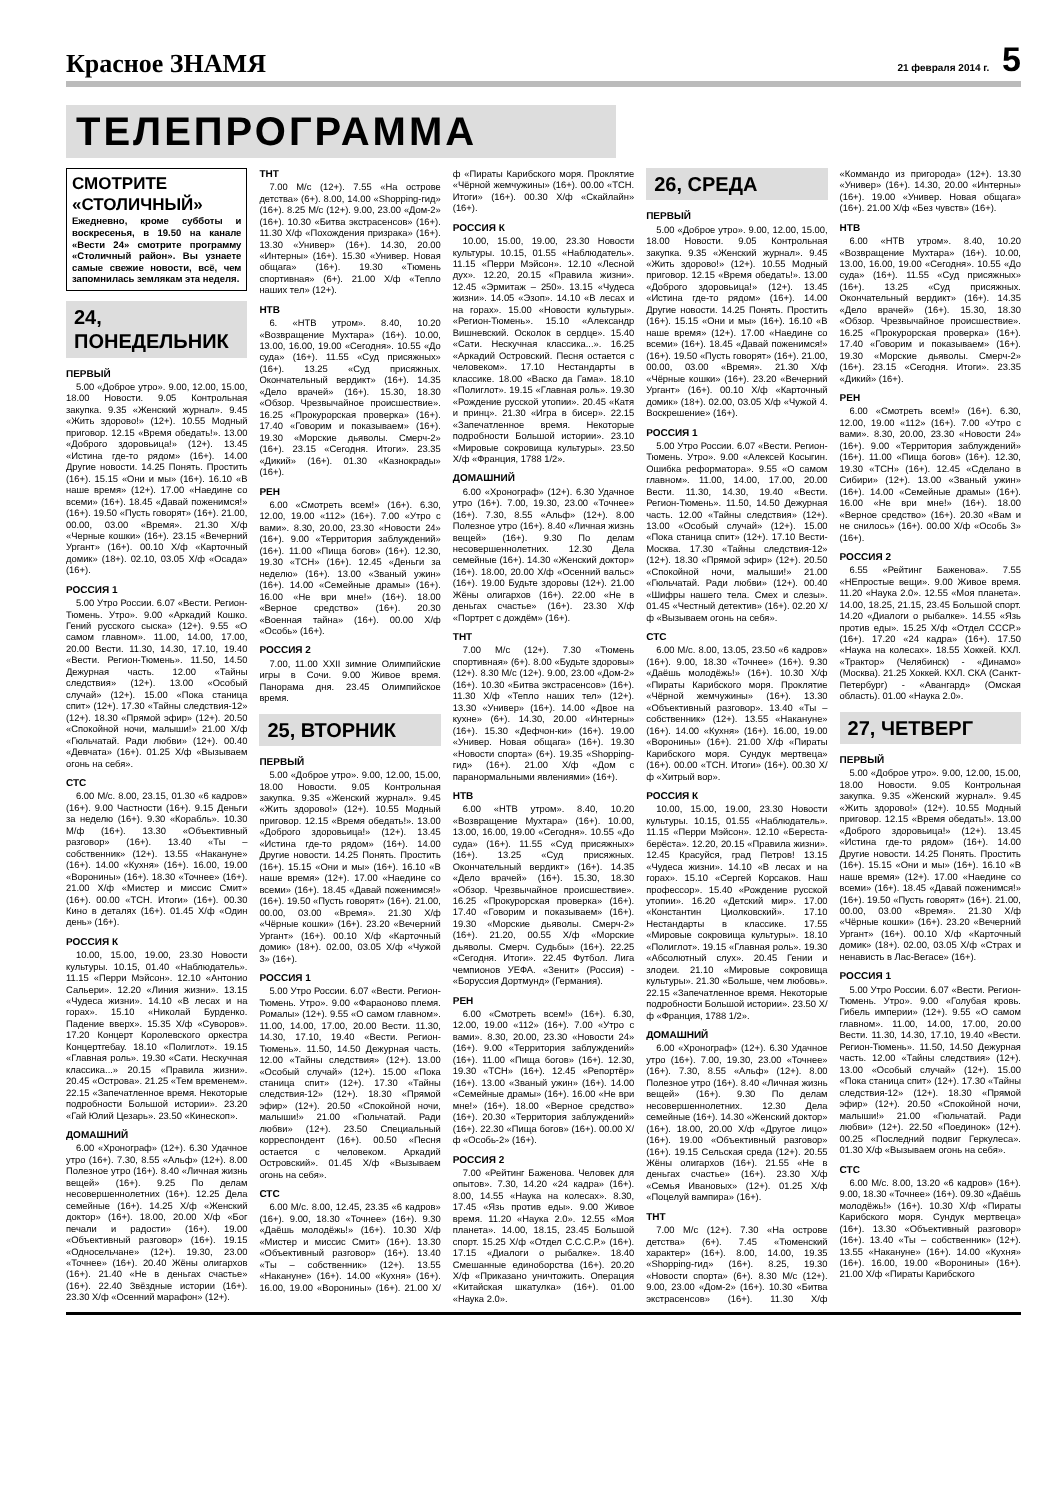Красное ЗНАМЯ 21 февраля 2014 г. 5
ТЕЛЕПРОГРАММА
СМОТРИТЕ «СТОЛИЧНЫЙ»
Ежедневно, кроме субботы и воскресенья, в 19.50 на канале «Вести 24» смотрите программу «Столичный район». Вы узнаете самые свежие новости, всё, чем запомнилась землякам эта неделя.
24, ПОНЕДЕЛЬНИК
ПЕРВЫЙ
5.00 «Доброе утро». 9.00, 12.00, 15.00, 18.00 Новости. 9.05 Контрольная закупка. 9.35 «Женский журнал». 9.45 «Жить здорово!» (12+). 10.55 Модный приговор. 12.15 «Время обедать!». 13.00 «Доброго здоровьица!» (12+). 13.45 «Истина где-то рядом» (16+). 14.00 Другие новости. 14.25 Понять. Простить (16+). 15.15 «Они и мы» (16+). 16.10 «В наше время» (12+). 17.00 «Наедине со всеми» (16+). 18.45 «Давай поженимся!» (16+). 19.50 «Пусть говорят» (16+). 21.00, 00.00, 03.00 «Время». 21.30 Х/ф «Черные кошки» (16+). 23.15 «Вечерний Ургант» (16+). 00.10 Х/ф «Карточный домик» (18+). 02.10, 03.05 Х/ф «Осада» (16+).
РОССИЯ 1
5.00 Утро России. 6.07 «Вести. Регион-Тюмень. Утро». 9.00 «Аркадий Кошко. Гений русского сыска» (12+). 9.55 «О самом главном». 11.00, 14.00, 17.00, 20.00 Вести. 11.30, 14.30, 17.10, 19.40 «Вести. Регион-Тюмень». 11.50, 14.50 Дежурная часть. 12.00 «Тайны следствия» (12+). 13.00 «Особый случай» (12+). 15.00 «Пока станица спит» (12+). 17.30 «Тайны следствия-12» (12+). 18.30 «Прямой эфир» (12+). 20.50 «Спокойной ночи, малыши!» 21.00 Х/ф «Гюльчатай. Ради любви» (12+). 00.40 «Девчата» (16+). 01.25 Х/ф «Вызываем огонь на себя».
СТС
6.00 М/с. 8.00, 23.15, 01.30 «6 кадров» (16+). 9.00 Частности (16+). 9.15 Деньги за неделю (16+). 9.30 «Корабль». 10.30 М/ф (16+). 13.30 «Объективный разговор» (16+). 13.40 «Ты – собственник» (12+). 13.55 «Накануне» (16+). 14.00 «Кухня» (16+). 16.00, 19.00 «Воронины» (16+). 18.30 «Точнее» (16+). 21.00 Х/ф «Мистер и миссис Смит» (16+). 00.00 «ТСН. Итоги» (16+). 00.30 Кино в деталях (16+). 01.45 Х/ф «Один день» (16+).
РОССИЯ К
10.00, 15.00, 19.00, 23.30 Новости культуры. 10.15, 01.40 «Наблюдатель». 11.15 «Перри Мэйсон». 12.10 «Антонио Сальери». 12.20 «Линия жизни». 13.15 «Чудеса жизни». 14.10 «В лесах и на горах». 15.10 «Николай Бурденко. Падение вверх». 15.35 Х/ф «Суворов». 17.20 Концерт Королевского оркестра Концертгебау. 18.10 «Полиглот». 19.15 «Главная роль». 19.30 «Сати. Нескучная классика...» 20.15 «Правила жизни». 20.45 «Острова». 21.25 «Тем временем». 22.15 «Запечатленное время. Некоторые подробности Большой истории». 23.20 «Гай Юлий Цезарь». 23.50 «Кинескоп».
ДОМАШНИЙ
6.00 «Хронограф» (12+). 6.30 Удачное утро (16+). 7.30, 8.55 «Альф» (12+). 8.00 Полезное утро (16+). 8.40 «Личная жизнь вещей» (16+). 9.25 По делам несовершеннолетних (16+). 12.25 Дела семейные (16+). 14.25 Х/ф «Женский доктор» (16+). 18.00, 20.00 Х/ф «Бог печали и радости» (16+). 19.00 «Объективный разговор» (16+). 19.15 «Односельчане» (12+). 19.30, 23.00 «Точнее» (16+). 20.40 Жёны олигархов (16+). 21.40 «Не в деньгах счастье» (16+). 22.40 Звёздные истории (16+). 23.30 Х/ф «Осенний марафон» (12+).
ТНТ
7.00 М/с (12+). 7.55 «На острове детства» (6+). 8.00, 14.00 «Shopping-гид» (16+). 8.25 М/с (12+). 9.00, 23.00 «Дом-2» (16+). 10.30 «Битва экстрасенсов» (16+). 11.30 Х/ф «Похождения призрака» (16+). 13.30 «Универ» (16+). 14.30, 20.00 «Интерны» (16+). 15.30 «Универ. Новая общага» (16+). 19.30 «Тюмень спортивная» (6+). 21.00 Х/ф «Тепло наших тел» (12+).
НТВ
6. «НТВ утром». 8.40, 10.20 «Возвращение Мухтара» (16+). 10.00, 13.00, 16.00, 19.00 «Сегодня». 10.55 «До суда» (16+). 11.55 «Суд присяжных» (16+). 13.25 «Суд присяжных. Окончательный вердикт» (16+). 14.35 «Дело врачей» (16+). 15.30, 18.30 «Обзор. Чрезвычайное происшествие». 16.25 «Прокурорская проверка» (16+). 17.40 «Говорим и показываем» (16+). 19.30 «Морские дьяволы. Смерч-2» (16+). 23.15 «Сегодня. Итоги». 23.35 «Дикий» (16+). 01.30 «Казнокрады» (16+).
РЕН
6.00 «Смотреть всем!» (16+). 6.30, 12.00, 19.00 «112» (16+). 7.00 «Утро с вами». 8.30, 20.00, 23.30 «Новости 24» (16+). 9.00 «Территория заблуждений» (16+). 11.00 «Пища богов» (16+). 12.30, 19.30 «ТСН» (16+). 12.45 «Деньги за неделю» (16+). 13.00 «Званый ужин» (16+). 14.00 «Семейные драмы» (16+). 16.00 «Не ври мне!» (16+). 18.00 «Верное средство» (16+). 20.30 «Военная тайна» (16+). 00.00 Х/ф «Особь» (16+).
РОССИЯ 2
7.00, 11.00 XXII зимние Олимпийские игры в Сочи. 9.00 Живое время. Панорама дня. 23.45 Олимпийское время.
25, ВТОРНИК
ПЕРВЫЙ
5.00 «Доброе утро». 9.00, 12.00, 15.00, 18.00 Новости. 9.05 Контрольная закупка. 9.35 «Женский журнал». 9.45 «Жить здорово!» (12+). 10.55 Модный приговор. 12.15 «Время обедать!». 13.00 «Доброго здоровьица!» (12+). 13.45 «Истина где-то рядом» (16+). 14.00 Другие новости. 14.25 Понять. Простить (16+). 15.15 «Они и мы» (16+). 16.10 «В наше время» (12+). 17.00 «Наедине со всеми» (16+). 18.45 «Давай поженимся!» (16+). 19.50 «Пусть говорят» (16+). 21.00, 00.00, 03.00 «Время». 21.30 Х/ф «Чёрные кошки» (16+). 23.20 «Вечерний Ургант» (16+). 00.10 Х/ф «Карточный домик» (18+). 02.00, 03.05 Х/ф «Чужой 3» (16+).
РОССИЯ 1
5.00 Утро России. 6.07 «Вести. Регион-Тюмень. Утро». 9.00 «Фараоново племя. Ромалы» (12+). 9.55 «О самом главном». 11.00, 14.00, 17.00, 20.00 Вести. 11.30, 14.30, 17.10, 19.40 «Вести. Регион-Тюмень». 11.50, 14.50 Дежурная часть. 12.00 «Тайны следствия» (12+). 13.00 «Особый случай» (12+). 15.00 «Пока станица спит» (12+). 17.30 «Тайны следствия-12» (12+). 18.30 «Прямой эфир» (12+). 20.50 «Спокойной ночи, малыши!» 21.00 «Гюльчатай. Ради любви» (12+). 23.50 Специальный корреспондент (16+). 00.50 «Песня остается с человеком. Аркадий Островский». 01.45 Х/ф «Вызываем огонь на себя».
СТС
6.00 М/с. 8.00, 12.45, 23.35 «6 кадров» (16+). 9.00, 18.30 «Точнее» (16+). 9.30 «Даёшь молодёжь!» (16+). 10.30 Х/ф «Мистер и миссис Смит» (16+). 13.30 «Объективный разговор» (16+). 13.40 «Ты – собственник» (12+). 13.55 «Накануне» (16+). 14.00 «Кухня» (16+). 16.00, 19.00 «Воронины» (16+). 21.00 Х/ф «Пираты Карибского моря. Проклятие «Чёрной жемчужины» (16+). 00.00 «ТСН. Итоги» (16+). 00.30 Х/ф «Скайлайн» (16+).
РОССИЯ К
10.00, 15.00, 19.00, 23.30 Новости культуры. 10.15, 01.55 «Наблюдатель». 11.15 «Перри Мэйсон». 12.10 «Лесной дух». 12.20, 20.15 «Правила жизни». 12.45 «Эрмитаж – 250». 13.15 «Чудеса жизни». 14.05 «Эзоп». 14.10 «В лесах и на горах». 15.00 «Новости культуры». «Регион-Тюмень». 15.10 «Александр Вишневский. Осколок в сердце». 15.40 «Сати. Нескучная классика...». 16.25 «Аркадий Островский. Песня остается с человеком». 17.10 Нестандарты в классике. 18.00 «Васко да Гама». 18.10 «Полиглот». 19.15 «Главная роль». 19.30 «Рождение русской утопии». 20.45 «Катя и принц». 21.30 «Игра в бисер». 22.15 «Запечатленное время. Некоторые подробности Большой истории». 23.10 «Мировые сокровища культуры». 23.50 Х/ф «Франция, 1788 1/2».
ДОМАШНИЙ
6.00 «Хронограф» (12+). 6.30 Удачное утро (16+). 7.00, 19.30, 23.00 «Точнее» (16+). 7.30, 8.55 «Альф» (12+). 8.00 Полезное утро (16+). 8.40 «Личная жизнь вещей» (16+). 9.30 По делам несовершеннолетних. 12.30 Дела семейные (16+). 14.30 «Женский доктор» (16+). 18.00, 20.00 Х/ф «Осенний вальс» (16+). 19.00 Будьте здоровы (12+). 21.00 Жёны олигархов (16+). 22.00 «Не в деньгах счастье» (16+). 23.30 Х/ф «Портрет с дождём» (16+).
ТНТ
7.00 М/с (12+). 7.30 «Тюмень спортивная» (6+). 8.00 «Будьте здоровы» (12+). 8.30 М/с (12+). 9.00, 23.00 «Дом-2» (16+). 10.30 «Битва экстрасенсов» (16+). 11.30 Х/ф «Тепло наших тел» (12+). 13.30 «Универ» (16+). 14.00 «Двое на кухне» (6+). 14.30, 20.00 «Интерны» (16+). 15.30 «Дефчон-ки» (16+). 19.00 «Универ. Новая общага» (16+). 19.30 «Новости спорта» (6+). 19.35 «Shopping-гид» (16+). 21.00 Х/ф «Дом с паранормальными явлениями» (16+).
НТВ
6.00 «НТВ утром». 8.40, 10.20 «Возвращение Мухтара» (16+). 10.00, 13.00, 16.00, 19.00 «Сегодня». 10.55 «До суда» (16+). 11.55 «Суд присяжных» (16+). 13.25 «Суд присяжных. Окончательный вердикт» (16+). 14.35 «Дело врачей» (16+). 15.30, 18.30 «Обзор. Чрезвычайное происшествие». 16.25 «Прокурорская проверка» (16+). 17.40 «Говорим и показываем» (16+). 19.30 «Морские дьяволы. Смерч-2» (16+). 21.20, 00.55 Х/ф «Морские дьяволы. Смерч. Судьбы» (16+). 22.25 «Сегодня. Итоги». 22.45 Футбол. Лига чемпионов УЕФА. «Зенит» (Россия) - «Боруссия Дортмунд» (Германия).
РЕН
6.00 «Смотреть всем!» (16+). 6.30, 12.00, 19.00 «112» (16+). 7.00 «Утро с вами». 8.30, 20.00, 23.30 «Новости 24» (16+). 9.00 «Территория заблуждений» (16+). 11.00 «Пища богов» (16+). 12.30, 19.30 «ТСН» (16+). 12.45 «Репортёр» (16+). 13.00 «Званый ужин» (16+). 14.00 «Семейные драмы» (16+). 16.00 «Не ври мне!» (16+). 18.00 «Верное средство» (16+). 20.30 «Территория заблуждений» (16+). 22.30 «Пища богов» (16+). 00.00 Х/ф «Особь-2» (16+).
РОССИЯ 2
7.00 «Рейтинг Баженова. Человек для опытов». 7.30, 14.20 «24 кадра» (16+). 8.00, 14.55 «Наука на колесах». 8.30, 17.45 «Язь против еды». 9.00 Живое время. 11.20 «Наука 2.0». 12.55 «Моя планета». 14.00, 18.15, 23.45 Большой спорт. 15.25 Х/ф «Отдел С.С.С.Р.» (16+). 17.15 «Диалоги о рыбалке». 18.40 Смешанные единоборства (16+). 20.20 Х/ф «Приказано уничтожить. Операция «Китайская шкатулка» (16+). 01.00 «Наука 2.0».
26, СРЕДА
ПЕРВЫЙ
5.00 «Доброе утро». 9.00, 12.00, 15.00, 18.00 Новости. 9.05 Контрольная закупка. 9.35 «Женский журнал». 9.45 «Жить здорово!» (12+). 10.55 Модный приговор. 12.15 «Время обедать!». 13.00 «Доброго здоровьица!» (12+). 13.45 «Истина где-то рядом» (16+). 14.00 Другие новости. 14.25 Понять. Простить (16+). 15.15 «Они и мы» (16+). 16.10 «В наше время» (12+). 17.00 «Наедине со всеми» (16+). 18.45 «Давай поженимся!» (16+). 19.50 «Пусть говорят» (16+). 21.00, 00.00, 03.00 «Время». 21.30 Х/ф «Чёрные кошки» (16+). 23.20 «Вечерний Ургант» (16+). 00.10 Х/ф «Карточный домик» (18+). 02.00, 03.05 Х/ф «Чужой 4. Воскрешение» (16+).
РОССИЯ 1
5.00 Утро России. 6.07 «Вести. Регион-Тюмень. Утро». 9.00 «Алексей Косыгин. Ошибка реформатора». 9.55 «О самом главном». 11.00, 14.00, 17.00, 20.00 Вести. 11.30, 14.30, 19.40 «Вести. Регион-Тюмень». 11.50, 14.50 Дежурная часть. 12.00 «Тайны следствия» (12+). 13.00 «Особый случай» (12+). 15.00 «Пока станица спит» (12+). 17.10 Вести-Москва. 17.30 «Тайны следствия-12» (12+). 18.30 «Прямой эфир» (12+). 20.50 «Спокойной ночи, малыши!» 21.00 «Гюльчатай. Ради любви» (12+). 00.40 «Шифры нашего тела. Смех и слезы». 01.45 «Честный детектив» (16+). 02.20 Х/ф «Вызываем огонь на себя».
СТС
6.00 М/с. 8.00, 13.05, 23.50 «6 кадров» (16+). 9.00, 18.30 «Точнее» (16+). 9.30 «Даёшь молодёжь!» (16+). 10.30 Х/ф «Пираты Карибского моря. Проклятие «Чёрной жемчужины» (16+). 13.30 «Объективный разговор». 13.40 «Ты – собственник» (12+). 13.55 «Накануне» (16+). 14.00 «Кухня» (16+). 16.00, 19.00 «Воронины» (16+). 21.00 Х/ф «Пираты Карибского моря. Сундук мертвеца» (16+). 00.00 «ТСН. Итоги» (16+). 00.30 Х/ф «Хитрый вор».
РОССИЯ К
10.00, 15.00, 19.00, 23.30 Новости культуры. 10.15, 01.55 «Наблюдатель». 11.15 «Перри Мэйсон». 12.10 «Береста-берёста». 12.20, 20.15 «Правила жизни». 12.45 Красуйся, град Петров! 13.15 «Чудеса жизни». 14.10 «В лесах и на горах». 15.10 «Сергей Корсаков. Наш профессор». 15.40 «Рождение русской утопии». 16.20 «Детский мир». 17.00 «Константин Циолковский». 17.10 Нестандарты в классике. 17.55 «Мировые сокровища культуры». 18.10 «Полиглот». 19.15 «Главная роль». 19.30 «Абсолютный слух». 20.45 Гении и злодеи. 21.10 «Мировые сокровища культуры». 21.30 «Больше, чем любовь». 22.15 «Запечатленное время. Некоторые подробности Большой истории». 23.50 Х/ф «Франция, 1788 1/2».
ДОМАШНИЙ
6.00 «Хронограф» (12+). 6.30 Удачное утро (16+). 7.00, 19.30, 23.00 «Точнее» (16+). 7.30, 8.55 «Альф» (12+). 8.00 Полезное утро (16+). 8.40 «Личная жизнь вещей» (16+). 9.30 По делам несовершеннолетних. 12.30 Дела семейные (16+). 14.30 «Женский доктор» (16+). 18.00, 20.00 Х/ф «Другое лицо» (16+). 19.00 «Объективный разговор» (16+). 19.15 Сельская среда (12+). 20.55 Жёны олигархов (16+). 21.55 «Не в деньгах счастье» (16+). 23.30 Х/ф «Семья Ивановых» (12+). 01.25 Х/ф «Поцелуй вампира» (16+).
ТНТ
7.00 М/с (12+). 7.30 «На острове детства» (6+). 7.45 «Тюменский характер» (16+). 8.00, 14.00, 19.35 «Shopping-гид» (16+). 8.25, 19.30 «Новости спорта» (6+). 8.30 М/с (12+). 9.00, 23.00 «Дом-2» (16+). 10.30 «Битва экстрасенсов» (16+). 11.30 Х/ф «Коммандо из пригорода» (12+). 13.30 «Универ» (16+). 14.30, 20.00 «Интерны» (16+). 19.00 «Универ. Новая общага» (16+). 21.00 Х/ф «Без чувств» (16+).
НТВ
6.00 «НТВ утром». 8.40, 10.20 «Возвращение Мухтара» (16+). 10.00, 13.00, 16.00, 19.00 «Сегодня». 10.55 «До суда» (16+). 11.55 «Суд присяжных» (16+). 13.25 «Суд присяжных. Окончательный вердикт» (16+). 14.35 «Дело врачей» (16+). 15.30, 18.30 «Обзор. Чрезвычайное происшествие». 16.25 «Прокурорская проверка» (16+). 17.40 «Говорим и показываем» (16+). 19.30 «Морские дьяволы. Смерч-2» (16+). 23.15 «Сегодня. Итоги». 23.35 «Дикий» (16+).
РЕН
6.00 «Смотреть всем!» (16+). 6.30, 12.00, 19.00 «112» (16+). 7.00 «Утро с вами». 8.30, 20.00, 23.30 «Новости 24» (16+). 9.00 «Территория заблуждений» (16+). 11.00 «Пища богов» (16+). 12.30, 19.30 «ТСН» (16+). 12.45 «Сделано в Сибири» (12+). 13.00 «Званый ужин» (16+). 14.00 «Семейные драмы» (16+). 16.00 «Не ври мне!» (16+). 18.00 «Верное средство» (16+). 20.30 «Вам и не снилось» (16+). 00.00 Х/ф «Особь 3» (16+).
РОССИЯ 2
6.55 «Рейтинг Баженова». 7.55 «НЕпростые вещи». 9.00 Живое время. 11.20 «Наука 2.0». 12.55 «Моя планета». 14.00, 18.25, 21.15, 23.45 Большой спорт. 14.20 «Диалоги о рыбалке». 14.55 «Язь против еды». 15.25 Х/ф «Отдел СССР.» (16+). 17.20 «24 кадра» (16+). 17.50 «Наука на колесах». 18.55 Хоккей. КХЛ. «Трактор» (Челябинск) - «Динамо» (Москва). 21.25 Хоккей. КХЛ. СКА (Санкт-Петербург) - «Авангард» (Омская область). 01.00 «Наука 2.0».
27, ЧЕТВЕРГ
ПЕРВЫЙ
5.00 «Доброе утро». 9.00, 12.00, 15.00, 18.00 Новости. 9.05 Контрольная закупка. 9.35 «Женский журнал». 9.45 «Жить здорово!» (12+). 10.55 Модный приговор. 12.15 «Время обедать!». 13.00 «Доброго здоровьица!» (12+). 13.45 «Истина где-то рядом» (16+). 14.00 Другие новости. 14.25 Понять. Простить (16+). 15.15 «Они и мы» (16+). 16.10 «В наше время» (12+). 17.00 «Наедине со всеми» (16+). 18.45 «Давай поженимся!» (16+). 19.50 «Пусть говорят» (16+). 21.00, 00.00, 03.00 «Время». 21.30 Х/ф «Чёрные кошки» (16+). 23.20 «Вечерний Ургант» (16+). 00.10 Х/ф «Карточный домик» (18+). 02.00, 03.05 Х/ф «Страх и ненависть в Лас-Вегасе» (16+).
РОССИЯ 1
5.00 Утро России. 6.07 «Вести. Регион-Тюмень. Утро». 9.00 «Голубая кровь. Гибель империи» (12+). 9.55 «О самом главном». 11.00, 14.00, 17.00, 20.00 Вести. 11.30, 14.30, 17.10, 19.40 «Вести. Регион-Тюмень». 11.50, 14.50 Дежурная часть. 12.00 «Тайны следствия» (12+). 13.00 «Особый случай» (12+). 15.00 «Пока станица спит» (12+). 17.30 «Тайны следствия-12» (12+). 18.30 «Прямой эфир» (12+). 20.50 «Спокойной ночи, малыши!» 21.00 «Гюльчатай. Ради любви» (12+). 22.50 «Поединок» (12+). 00.25 «Последний подвиг Геркулеса». 01.30 Х/ф «Вызываем огонь на себя».
СТС
6.00 М/с. 8.00, 13.20 «6 кадров» (16+). 9.00, 18.30 «Точнее» (16+). 09.30 «Даёшь молодёжь!» (16+). 10.30 Х/ф «Пираты Карибского моря. Сундук мертвеца» (16+). 13.30 «Объективный разговор» (16+). 13.40 «Ты – собственник» (12+). 13.55 «Накануне» (16+). 14.00 «Кухня» (16+). 16.00, 19.00 «Воронины» (16+). 21.00 Х/ф «Пираты Карибского